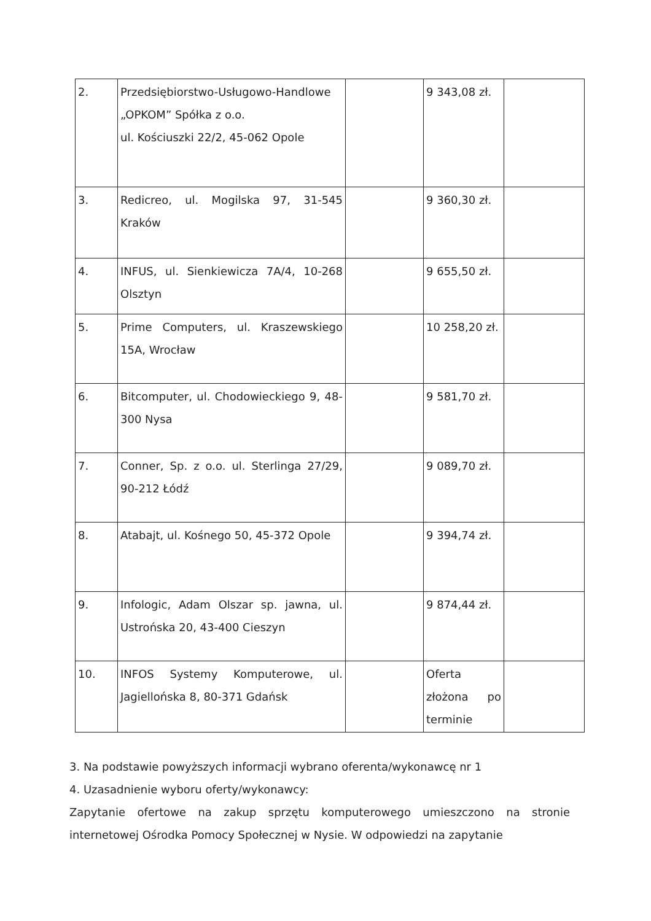| 2. | Przedsiębiorstwo-Usługowo-Handlowe „OPKOM” Spółka z o.o. ul. Kościuszki 22/2, 45-062 Opole | | 9 343,08 zł. | |
| 3. | Redicreo, ul. Mogilska 97, 31-545 Kraków | | 9 360,30 zł. | |
| 4. | INFUS, ul. Sienkiewicza 7A/4, 10-268 Olsztyn | | 9 655,50 zł. | |
| 5. | Prime Computers, ul. Kraszewskiego 15A, Wrocław | | 10 258,20 zł. | |
| 6. | Bitcomputer, ul. Chodowieckiego 9, 48-300 Nysa | | 9 581,70 zł. | |
| 7. | Conner, Sp. z o.o. ul. Sterlinga 27/29, 90-212 Łódź | | 9 089,70 zł. | |
| 8. | Atabajt, ul. Kośnego 50, 45-372 Opole | | 9 394,74 zł. | |
| 9. | Infologic, Adam Olszar sp. jawna, ul. Ustrońska 20, 43-400 Cieszyn | | 9 874,44 zł. | |
| 10. | INFOS Systemy Komputerowe, ul. Jagiellońska 8, 80-371 Gdańsk | | Oferta złożona po terminie | |
3. Na podstawie powyższych informacji wybrano oferenta/wykonawcę nr 1
4. Uzasadnienie wyboru oferty/wykonawcy:
Zapytanie ofertowe na zakup sprzętu komputerowego umieszczono na stronie internetowej Ośrodka Pomocy Społecznej w Nysie. W odpowiedzi na zapytanie